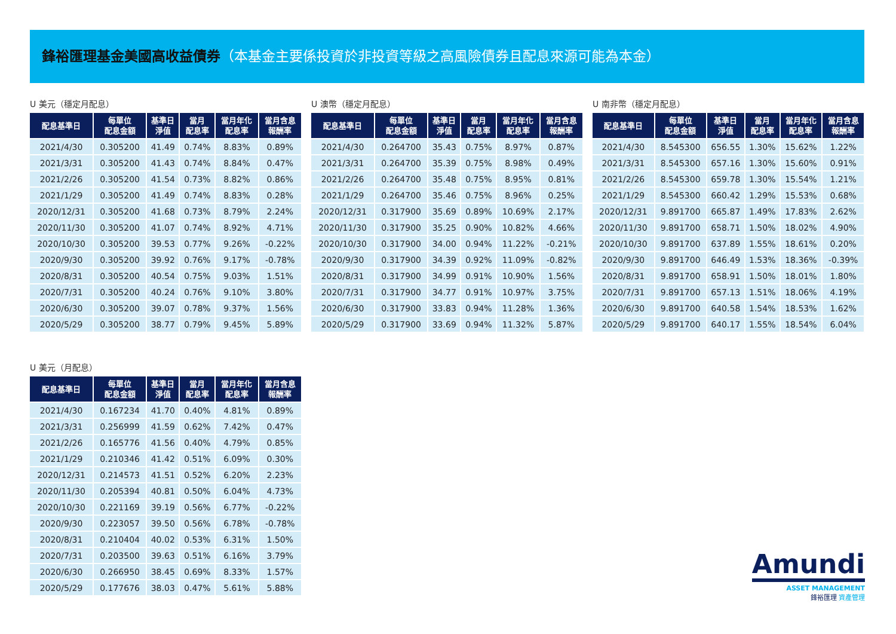鋒裕匯理基金美國高收益債券（本基金主要係投資於非投資等級之高風險債券且配息來源可能為本金）
U 美元（穩定月配息）
| 配息基準日 | 每單位 配息金額 | 基準日 淨值 | 當月 配息率 | 當月年化 配息率 | 當月含息 報酬率 |
| --- | --- | --- | --- | --- | --- |
| 2021/4/30 | 0.305200 | 41.49 | 0.74% | 8.83% | 0.89% |
| 2021/3/31 | 0.305200 | 41.43 | 0.74% | 8.84% | 0.47% |
| 2021/2/26 | 0.305200 | 41.54 | 0.73% | 8.82% | 0.86% |
| 2021/1/29 | 0.305200 | 41.49 | 0.74% | 8.83% | 0.28% |
| 2020/12/31 | 0.305200 | 41.68 | 0.73% | 8.79% | 2.24% |
| 2020/11/30 | 0.305200 | 41.07 | 0.74% | 8.92% | 4.71% |
| 2020/10/30 | 0.305200 | 39.53 | 0.77% | 9.26% | -0.22% |
| 2020/9/30 | 0.305200 | 39.92 | 0.76% | 9.17% | -0.78% |
| 2020/8/31 | 0.305200 | 40.54 | 0.75% | 9.03% | 1.51% |
| 2020/7/31 | 0.305200 | 40.24 | 0.76% | 9.10% | 3.80% |
| 2020/6/30 | 0.305200 | 39.07 | 0.78% | 9.37% | 1.56% |
| 2020/5/29 | 0.305200 | 38.77 | 0.79% | 9.45% | 5.89% |
U 澳幣（穩定月配息）
| 配息基準日 | 每單位 配息金額 | 基準日 淨值 | 當月 配息率 | 當月年化 配息率 | 當月含息 報酬率 |
| --- | --- | --- | --- | --- | --- |
| 2021/4/30 | 0.264700 | 35.43 | 0.75% | 8.97% | 0.87% |
| 2021/3/31 | 0.264700 | 35.39 | 0.75% | 8.98% | 0.49% |
| 2021/2/26 | 0.264700 | 35.48 | 0.75% | 8.95% | 0.81% |
| 2021/1/29 | 0.264700 | 35.46 | 0.75% | 8.96% | 0.25% |
| 2020/12/31 | 0.317900 | 35.69 | 0.89% | 10.69% | 2.17% |
| 2020/11/30 | 0.317900 | 35.25 | 0.90% | 10.82% | 4.66% |
| 2020/10/30 | 0.317900 | 34.00 | 0.94% | 11.22% | -0.21% |
| 2020/9/30 | 0.317900 | 34.39 | 0.92% | 11.09% | -0.82% |
| 2020/8/31 | 0.317900 | 34.99 | 0.91% | 10.90% | 1.56% |
| 2020/7/31 | 0.317900 | 34.77 | 0.91% | 10.97% | 3.75% |
| 2020/6/30 | 0.317900 | 33.83 | 0.94% | 11.28% | 1.36% |
| 2020/5/29 | 0.317900 | 33.69 | 0.94% | 11.32% | 5.87% |
U 南非幣（穩定月配息）
| 配息基準日 | 每單位 配息金額 | 基準日 淨值 | 當月 配息率 | 當月年化 配息率 | 當月含息 報酬率 |
| --- | --- | --- | --- | --- | --- |
| 2021/4/30 | 8.545300 | 656.55 | 1.30% | 15.62% | 1.22% |
| 2021/3/31 | 8.545300 | 657.16 | 1.30% | 15.60% | 0.91% |
| 2021/2/26 | 8.545300 | 659.78 | 1.30% | 15.54% | 1.21% |
| 2021/1/29 | 8.545300 | 660.42 | 1.29% | 15.53% | 0.68% |
| 2020/12/31 | 9.891700 | 665.87 | 1.49% | 17.83% | 2.62% |
| 2020/11/30 | 9.891700 | 658.71 | 1.50% | 18.02% | 4.90% |
| 2020/10/30 | 9.891700 | 637.89 | 1.55% | 18.61% | 0.20% |
| 2020/9/30 | 9.891700 | 646.49 | 1.53% | 18.36% | -0.39% |
| 2020/8/31 | 9.891700 | 658.91 | 1.50% | 18.01% | 1.80% |
| 2020/7/31 | 9.891700 | 657.13 | 1.51% | 18.06% | 4.19% |
| 2020/6/30 | 9.891700 | 640.58 | 1.54% | 18.53% | 1.62% |
| 2020/5/29 | 9.891700 | 640.17 | 1.55% | 18.54% | 6.04% |
U 美元（月配息）
| 配息基準日 | 每單位 配息金額 | 基準日 淨值 | 當月 配息率 | 當月年化 配息率 | 當月含息 報酬率 |
| --- | --- | --- | --- | --- | --- |
| 2021/4/30 | 0.167234 | 41.70 | 0.40% | 4.81% | 0.89% |
| 2021/3/31 | 0.256999 | 41.59 | 0.62% | 7.42% | 0.47% |
| 2021/2/26 | 0.165776 | 41.56 | 0.40% | 4.79% | 0.85% |
| 2021/1/29 | 0.210346 | 41.42 | 0.51% | 6.09% | 0.30% |
| 2020/12/31 | 0.214573 | 41.51 | 0.52% | 6.20% | 2.23% |
| 2020/11/30 | 0.205394 | 40.81 | 0.50% | 6.04% | 4.73% |
| 2020/10/30 | 0.221169 | 39.19 | 0.56% | 6.77% | -0.22% |
| 2020/9/30 | 0.223057 | 39.50 | 0.56% | 6.78% | -0.78% |
| 2020/8/31 | 0.210404 | 40.02 | 0.53% | 6.31% | 1.50% |
| 2020/7/31 | 0.203500 | 39.63 | 0.51% | 6.16% | 3.79% |
| 2020/6/30 | 0.266950 | 38.45 | 0.69% | 8.33% | 1.57% |
| 2020/5/29 | 0.177676 | 38.03 | 0.47% | 5.61% | 5.88% |
Amundi
ASSET MANAGEMENT
鋒裕匯理 資產管理